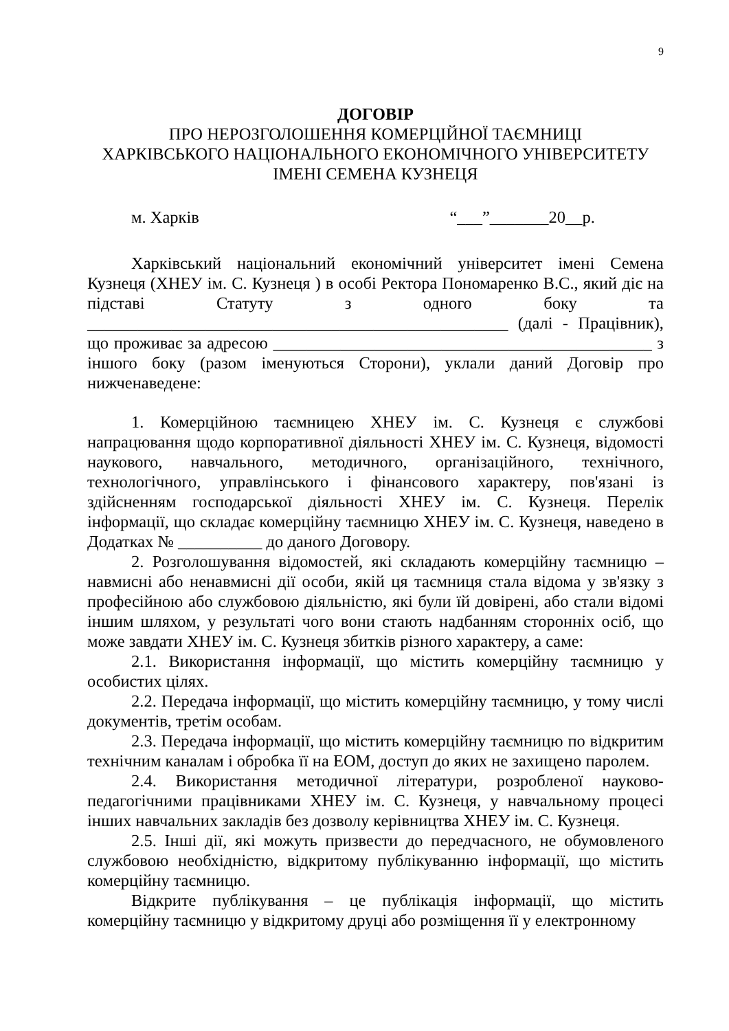9
ДОГОВІР
ПРО НЕРОЗГОЛОШЕННЯ КОМЕРЦІЙНОЇ ТАЄМНИЦІ
ХАРКІВСЬКОГО НАЦІОНАЛЬНОГО ЕКОНОМІЧНОГО УНІВЕРСИТЕТУ
ІМЕНІ СЕМЕНА КУЗНЕЦЯ
м. Харків “___”_______20__р.
Харківський національний економічний університет імені Семена Кузнеця (ХНЕУ ім. С. Кузнеця ) в особі Ректора Пономаренко В.С., який діє на підставі Статуту з одного боку та __________________________________________________ (далі - Працівник), що проживає за адресою _____________________________________________ з іншого боку (разом іменуються Сторони), уклали даний Договір про нижченаведене:
1. Комерційною таємницею ХНЕУ ім. С. Кузнеця є службові напрацювання щодо корпоративної діяльності ХНЕУ ім. С. Кузнеця, відомості наукового, навчального, методичного, організаційного, технічного, технологічного, управлінського і фінансового характеру, пов'язані із здійсненням господарської діяльності ХНЕУ ім. С. Кузнеця. Перелік інформації, що складає комерційну таємницю ХНЕУ ім. С. Кузнеця, наведено в Додатках № __________ до даного Договору.
2. Розголошування відомостей, які складають комерційну таємницю – навмисні або ненавмисні дії особи, якій ця таємниця стала відома у зв'язку з професійною або службовою діяльністю, які були їй довірені, або стали відомі іншим шляхом, у результаті чого вони стають надбанням сторонніх осіб, що може завдати ХНЕУ ім. С. Кузнеця збитків різного характеру, а саме:
2.1. Використання інформації, що містить комерційну таємницю у особистих цілях.
2.2. Передача інформації, що містить комерційну таємницю, у тому числі документів, третім особам.
2.3. Передача інформації, що містить комерційну таємницю по відкритим технічним каналам і обробка її на ЕОМ, доступ до яких не захищено паролем.
2.4. Використання методичної літератури, розробленої науково-педагогічними працівниками ХНЕУ ім. С. Кузнеця, у навчальному процесі інших навчальних закладів без дозволу керівництва ХНЕУ ім. С. Кузнеця.
2.5. Інші дії, які можуть призвести до передчасного, не обумовленого службовою необхідністю, відкритому публікуванню інформації, що містить комерційну таємницю.
Відкрите публікування – це публікація інформації, що містить комерційну таємницю у відкритому друці або розміщення її у електронному